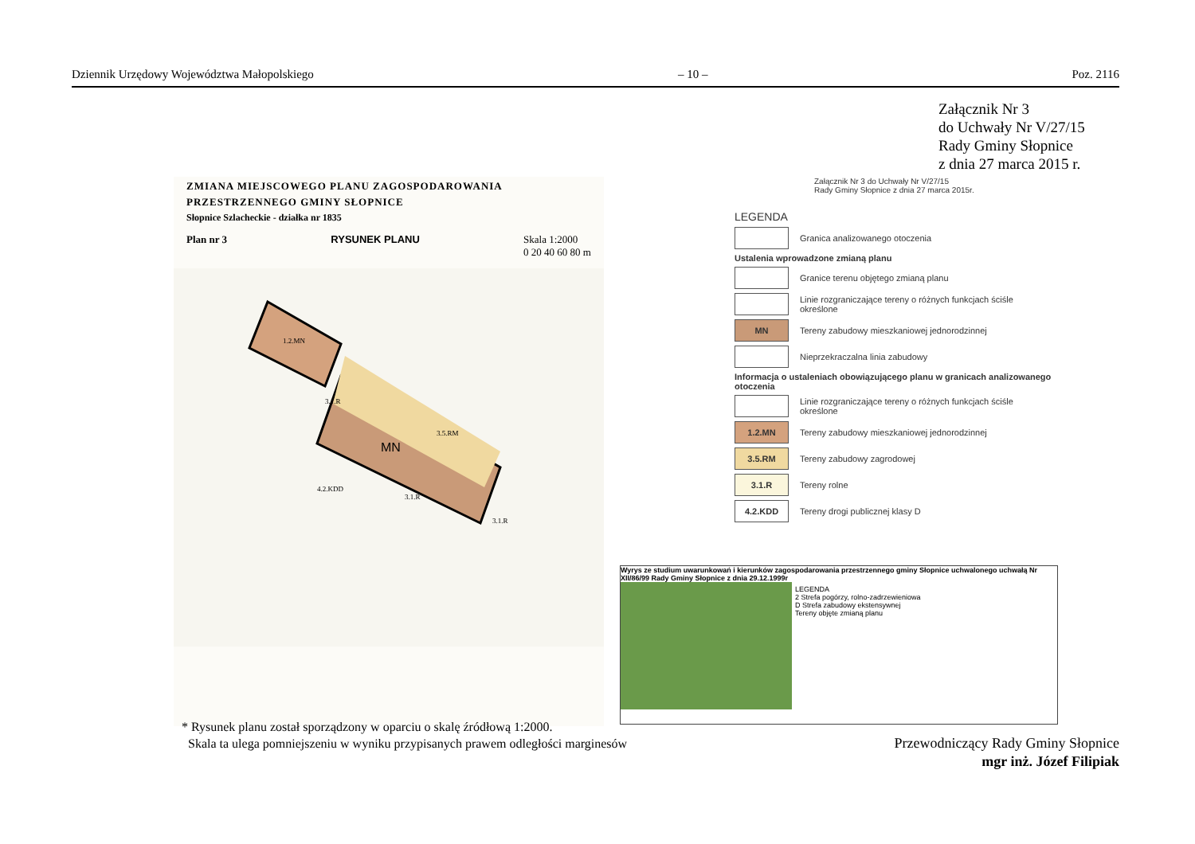Dziennik Urzędowy Województwa Małopolskiego – 10 – Poz. 2116
Załącznik Nr 3
do Uchwały Nr V/27/15
Rady Gminy Słopnice
z dnia 27 marca 2015 r.
ZMIANA MIEJSCOWEGO PLANU ZAGOSPODAROWANIA
PRZESTRZENNEGO GMINY SŁOPNICE
Słopnice Szlacheckie - działka nr 1835
Plan nr 3 RYSUNEK PLANU Skala 1:2000
0 20 40 60 80 m
MN
1.2.MN
3.1.R
3.5.RM
3.1.R
3.1.R
4.2.KDD
Załącznik Nr 3 do Uchwały Nr V/27/15
Rady Gminy Słopnice z dnia 27 marca 2015r.
LEGENDA
Granica analizowanego otoczenia
Ustalenia wprowadzone zmianą planu
Granice terenu objętego zmianą planu
Linie rozgraniczające tereny o różnych funkcjach ściśle określone
MN
Tereny zabudowy mieszkaniowej jednorodzinnej
Nieprzekraczalna linia zabudowy
Informacja o ustaleniach obowiązującego planu w granicach analizowanego otoczenia
Linie rozgraniczające tereny o różnych funkcjach ściśle określone
1.2.MN
Tereny zabudowy mieszkaniowej jednorodzinnej
3.5.RM
Tereny zabudowy zagrodowej
3.1.R
Tereny rolne
4.2.KDD
Tereny drogi publicznej klasy D
Wyrys ze studium uwarunkowań i kierunków zagospodarowania przestrzennego gminy Słopnice uchwalonego uchwałą Nr XII/86/99 Rady Gminy Słopnice z dnia 29.12.1999r
LEGENDA
2 Strefa pogórzy, rolno-zadrzewieniowa
D Strefa zabudowy ekstensywnej
Tereny objęte zmianą planu
* Rysunek planu został sporządzony w oparciu o skalę źródłową 1:2000.
Skala ta ulega pomniejszeniu w wyniku przypisanych prawem odległości marginesów
Przewodniczący Rady Gminy Słopnice
mgr inż. Józef Filipiak